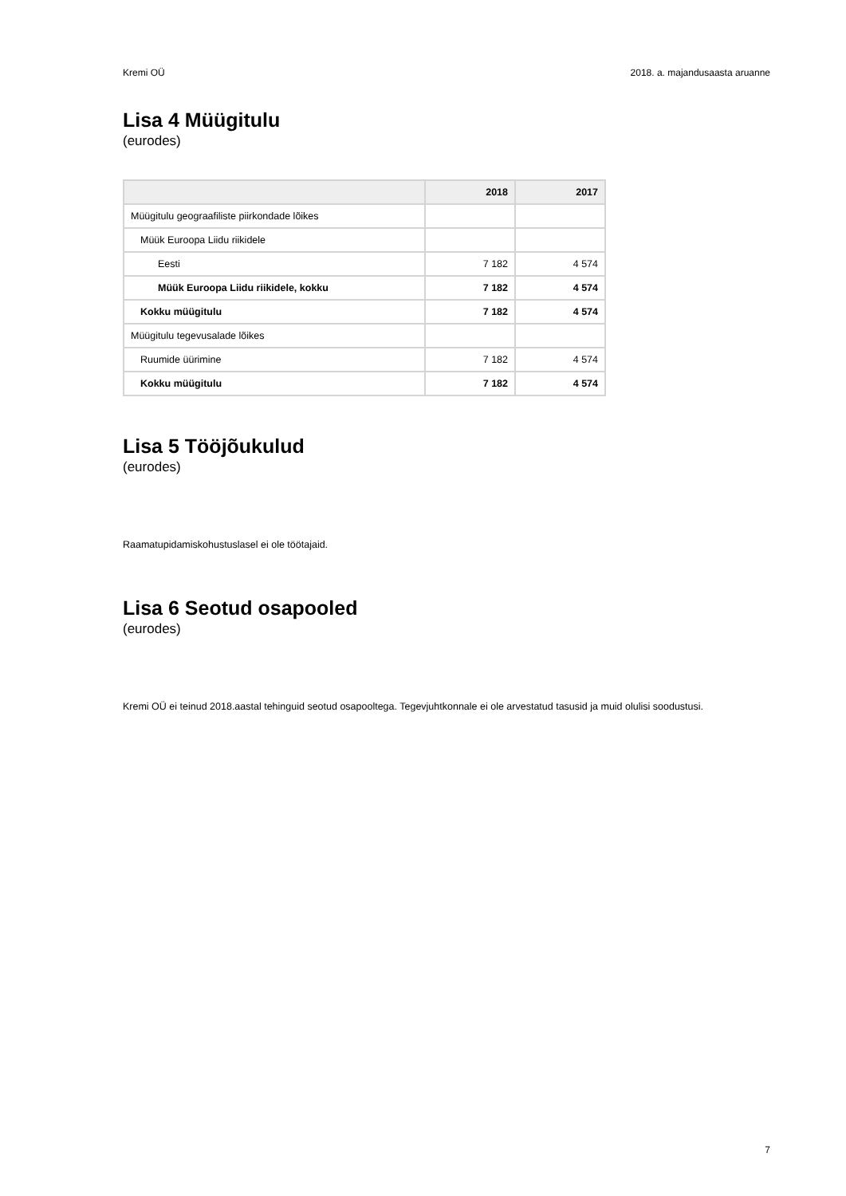Kremi OÜ 2018. a. majandusaasta aruanne
Lisa 4 Müügitulu
(eurodes)
| | 2018 | 2017 |
| --- | --- | --- |
| Müügitulu geograafiliste piirkondade lõikes | | |
| Müük Euroopa Liidu riikidele | | |
| Eesti | 7 182 | 4 574 |
| Müük Euroopa Liidu riikidele, kokku | 7 182 | 4 574 |
| Kokku müügitulu | 7 182 | 4 574 |
| Müügitulu tegevusalade lõikes | | |
| Ruumide üürimine | 7 182 | 4 574 |
| Kokku müügitulu | 7 182 | 4 574 |
Lisa 5 Tööjõukulud
(eurodes)
Raamatupidamiskohustuslasel ei ole töötajaid.
Lisa 6 Seotud osapooled
(eurodes)
Kremi OÜ ei teinud 2018.aastal tehinguid seotud osapooltega. Tegevjuhtkonnale ei ole arvestatud tasusid ja muid olulisi soodustusi.
7